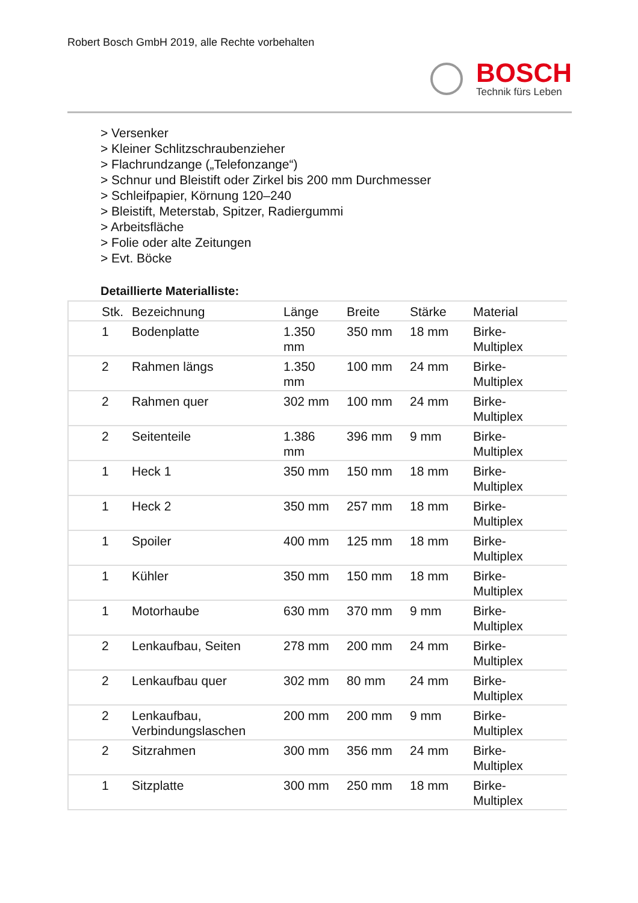Robert Bosch GmbH 2019, alle Rechte vorbehalten
BOSCH
Technik fürs Leben
> Versenker
> Kleiner Schlitzschraubenzieher
> Flachrundzange („Telefonzange“)
> Schnur und Bleistift oder Zirkel bis 200 mm Durchmesser
> Schleifpapier, Körnung 120–240
> Bleistift, Meterstab, Spitzer, Radiergummi
> Arbeitsfläche
> Folie oder alte Zeitungen
> Evt. Böcke
Detaillierte Materialliste:
| Stk. | Bezeichnung | Länge | Breite | Stärke | Material |
| --- | --- | --- | --- | --- | --- |
| 1 | Bodenplatte | 1.350 mm | 350 mm | 18 mm | Birke- Multiplex |
| 2 | Rahmen längs | 1.350 mm | 100 mm | 24 mm | Birke- Multiplex |
| 2 | Rahmen quer | 302 mm | 100 mm | 24 mm | Birke- Multiplex |
| 2 | Seitenteile | 1.386 mm | 396 mm | 9 mm | Birke- Multiplex |
| 1 | Heck 1 | 350 mm | 150 mm | 18 mm | Birke- Multiplex |
| 1 | Heck 2 | 350 mm | 257 mm | 18 mm | Birke- Multiplex |
| 1 | Spoiler | 400 mm | 125 mm | 18 mm | Birke- Multiplex |
| 1 | Kühler | 350 mm | 150 mm | 18 mm | Birke- Multiplex |
| 1 | Motorhaube | 630 mm | 370 mm | 9 mm | Birke- Multiplex |
| 2 | Lenkaufbau, Seiten | 278 mm | 200 mm | 24 mm | Birke- Multiplex |
| 2 | Lenkaufbau quer | 302 mm | 80 mm | 24 mm | Birke- Multiplex |
| 2 | Lenkaufbau, Verbindungslaschen | 200 mm | 200 mm | 9 mm | Birke- Multiplex |
| 2 | Sitzrahmen | 300 mm | 356 mm | 24 mm | Birke- Multiplex |
| 1 | Sitzplatte | 300 mm | 250 mm | 18 mm | Birke- Multiplex |